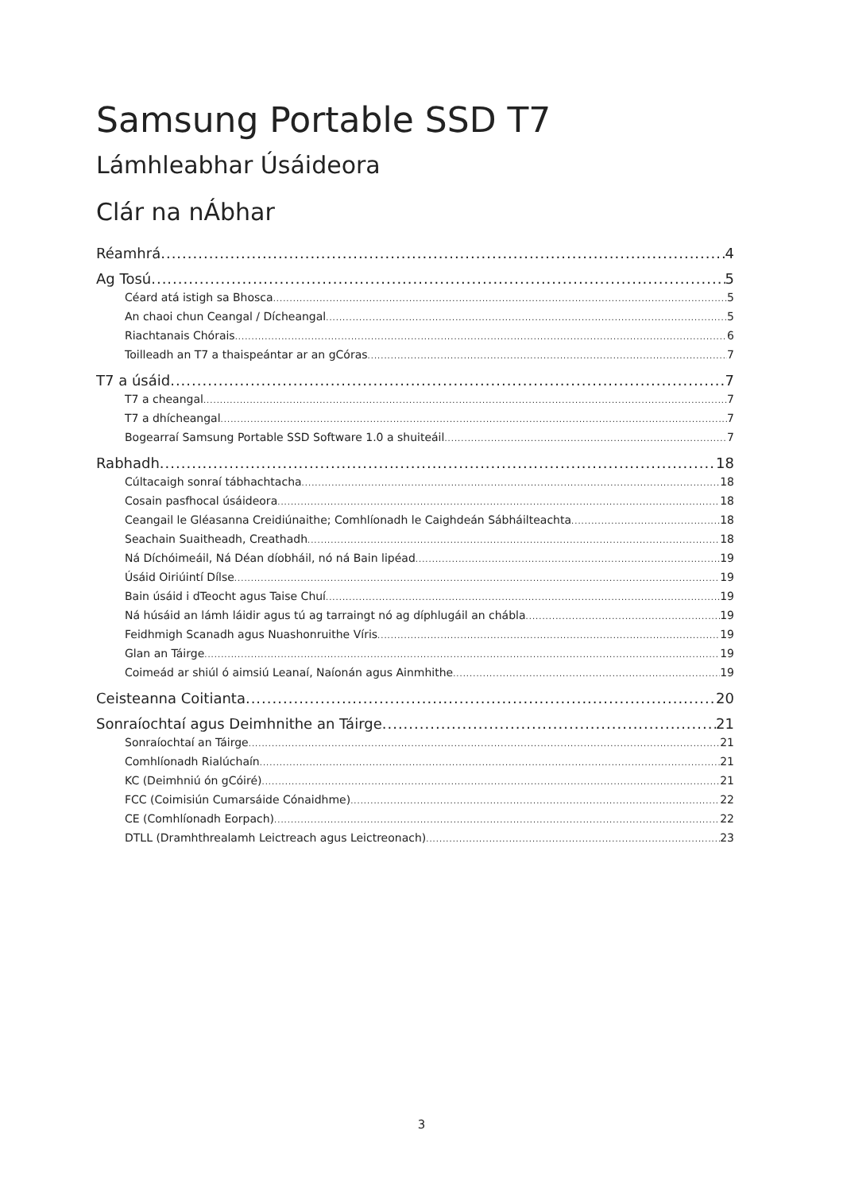Samsung Portable SSD T7
Lámhleabhar Úsáideora
Clár na nÁbhar
Réamhrá 4
Ag Tosú 5
Céard atá istigh sa Bhosca 5
An chaoi chun Ceangal / Dícheangal 5
Riachtanais Chórais 6
Toilleadh an T7 a thaispeántar ar an gCóras 7
T7 a úsáid 7
T7 a cheangal 7
T7 a dhícheangal 7
Bogearraí Samsung Portable SSD Software 1.0 a shuiteáil 7
Rabhadh 18
Cúltacaigh sonraí tábhachtacha 18
Cosain pasfhocal úsáideora 18
Ceangail le Gléasanna Creidiúnaithe; Comhlíonadh le Caighdeán Sábháilteachta 18
Seachain Suaitheadh, Creathadh 18
Ná Díchóimeáil, Ná Déan díobháil, nó ná Bain lipéad 19
Úsáid Oiriúintí Dílse 19
Bain úsáid i dTeocht agus Taise Chuí 19
Ná húsáid an lámh láidir agus tú ag tarraingt nó ag díphlugáil an chábla 19
Feidhmigh Scanadh agus Nuashonruithe Víris 19
Glan an Táirge 19
Coimeád ar shiúl ó aimsiú Leanaí, Naíonán agus Ainmhithe 19
Ceisteanna Coitianta 20
Sonraíochtaí agus Deimhnithe an Táirge 21
Sonraíochtaí an Táirge 21
Comhlíonadh Rialúchaín 21
KC (Deimhniú ón gCóiré) 21
FCC (Coimisiún Cumarsáide Cónaidhme) 22
CE (Comhlíonadh Eorpach) 22
DTLL (Dramhthrealamh Leictreach agus Leictreonach) 23
3